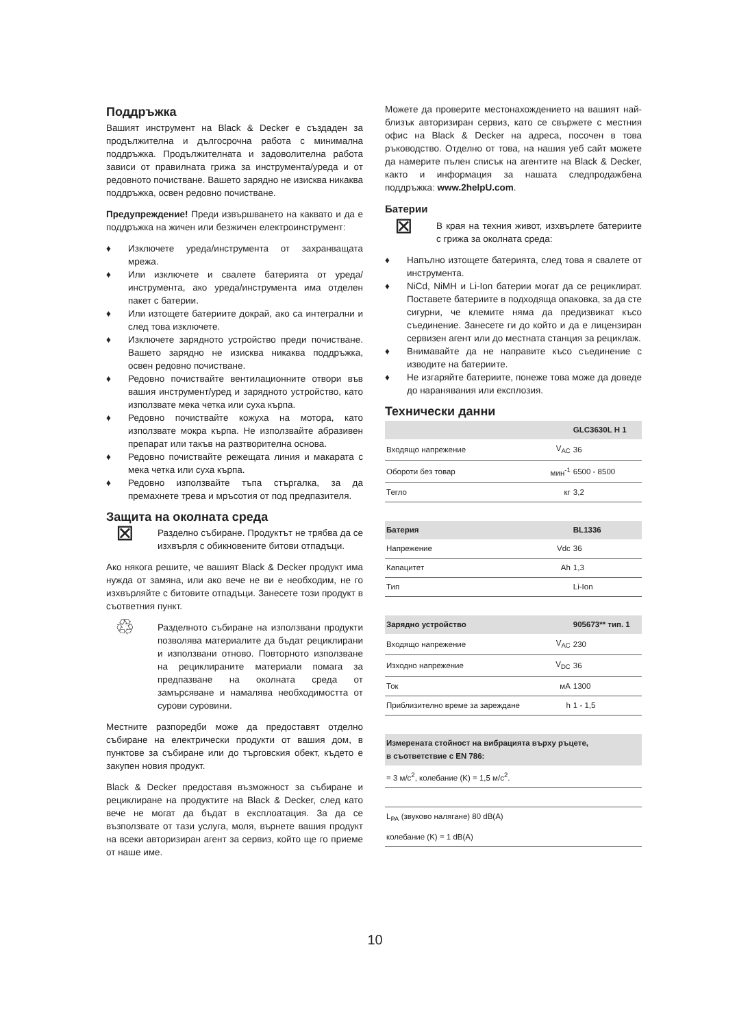Поддръжка
Вашият инструмент на Black & Decker е създаден за продължителна и дългосрочна работа с минимална поддръжка. Продължителната и задоволителна работа зависи от правилната грижа за инструмента/уреда и от редовното почистване. Вашето зарядно не изисква никаква поддръжка, освен редовно почистване.
Предупреждение! Преди извършването на каквато и да е поддръжка на жичен или безжичен електроинструмент:
♦ Изключете уреда/инструмента от захранващата мрежа.
♦ Или изключете и свалете батерията от уреда/инструмента, ако уреда/инструмента има отделен пакет с батерии.
♦ Или изтощете батериите докрай, ако са интегрални и след това изключете.
♦ Изключете зарядното устройство преди почистване. Вашето зарядно не изисква никаква поддръжка, освен редовно почистване.
♦ Редовно почиствайте вентилационните отвори във вашия инструмент/уред и зарядното устройство, като използвате мека четка или суха кърпа.
♦ Редовно почиствайте кожуха на мотора, като използвате мокра кърпа. Не използвайте абразивен препарат или такъв на разтворителна основа.
♦ Редовно почиствайте режещата линия и макарата с мека четка или суха кърпа.
♦ Редовно използвайте тъпа стъргалка, за да премахнете трева и мръсотия от под предпазителя.
Защита на околната среда
⊠
Разделно събиране. Продуктът не трябва да се изхвърля с обикновените битови отпадъци.
Ако някога решите, че вашият Black & Decker продукт има нужда от замяна, или ако вече не ви е необходим, не го изхвърляйте с битовите отпадъци. Занесете този продукт в съответния пункт.
♲
Разделното събиране на използвани продукти позволява материалите да бъдат рециклирани и използвани отново. Повторното използване на рециклираните материали помага за предпазване на околната среда от замърсяване и намалява необходимостта от сурови суровини.
Местните разпоредби може да предоставят отделно събиране на електрически продукти от вашия дом, в пунктове за събиране или до търговския обект, където е закупен новия продукт.
Black & Decker предоставя възможност за събиране и рециклиране на продуктите на Black & Decker, след като вече не могат да бъдат в експлоатация. За да се възползвате от тази услуга, моля, върнете вашия продукт на всеки авторизиран агент за сервиз, който ще го приеме от наше име.
Можете да проверите местонахождението на вашият най-близък авторизиран сервиз, като се свържете с местния офис на Black & Decker на адреса, посочен в това ръководство. Отделно от това, на нашия уеб сайт можете да намерите пълен списък на агентите на Black & Decker, както и информация за нашата следпродажбена поддръжка: www.2helpU.com.
Батерии
⊠
В края на техния живот, изхвърлете батериите с грижа за околната среда:
♦ Напълно изтощете батерията, след това я свалете от инструмента.
♦ NiCd, NiMH и Li-Ion батерии могат да се рециклират. Поставете батериите в подходяща опаковка, за да сте сигурни, че клемите няма да предизвикат късо съединение. Занесете ги до който и да е лицензиран сервизен агент или до местната станция за рециклаж.
♦ Внимавайте да не направите късо съединение с изводите на батериите.
♦ Не изгаряйте батериите, понеже това може да доведе до наранявания или експлозия.
Технически данни
| | | GLC3630L H 1 |
| Входящо напрежение | V<sub>AC</sub> | 36 |
| Обороти без товар | мин<sup>-1</sup> | 6500 - 8500 |
| Тегло | кг | 3,2 |
| Батерия | | BL1336 |
| Напрежение | Vdc | 36 |
| Капацитет | Ah | 1,3 |
| Тип | | Li-Ion |
| Зарядно устройство | | 905673** тип. 1 |
| Входящо напрежение | V<sub>AC</sub> | 230 |
| Изходно напрежение | V<sub>DC</sub> | 36 |
| Ток | мA | 1300 |
| Приблизително време за зареждане | h | 1 - 1,5 |
| Измерената стойност на вибрацията върху ръцете, в съответствие с EN 786: | | |
| = 3 м/с<sup>2</sup>, колебание (K) = 1,5 м/с<sup>2</sup>. | | |
| L<sub>PA</sub> (звуково налягане) 80 dB(A) | | |
| колебание (K) = 1 dB(A) | | |
10